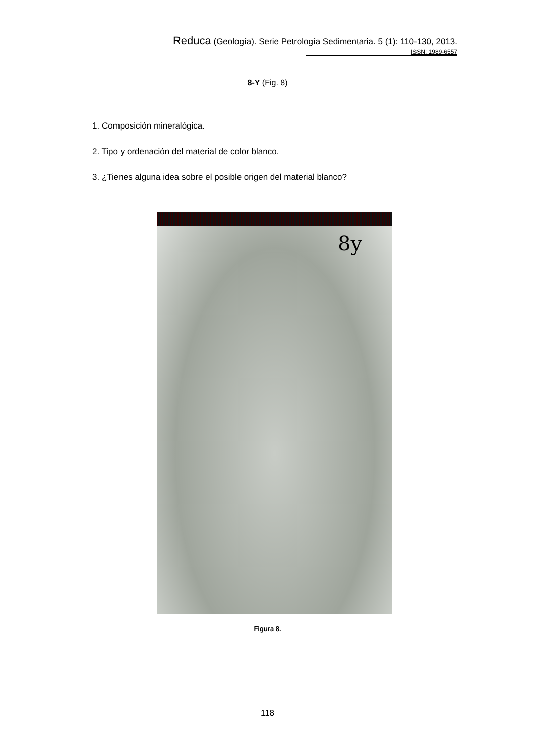Reduca (Geología). Serie Petrología Sedimentaria. 5 (1): 110-130, 2013.
ISSN: 1989-6557
8-Y (Fig. 8)
1. Composición mineralógica.
2. Tipo y ordenación del material de color blanco.
3. ¿Tienes alguna idea sobre el posible origen del material blanco?
8y
Figura 8.
118